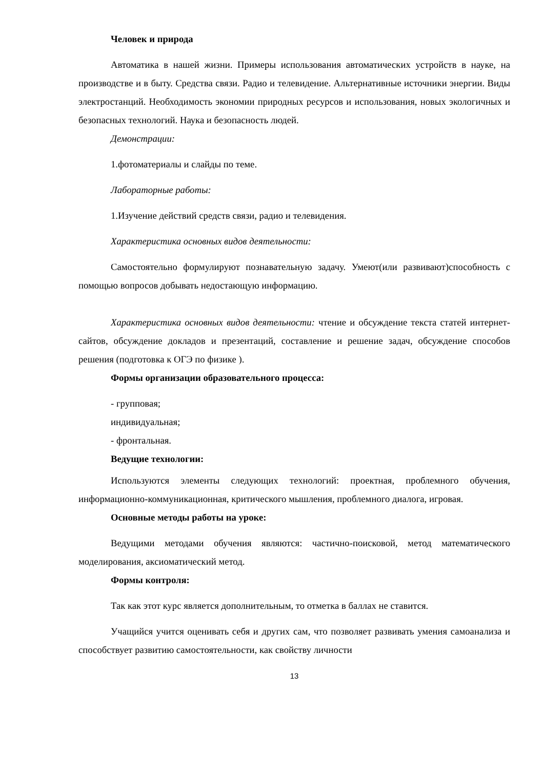Человек и природа
Автоматика в нашей жизни. Примеры использования автоматических устройств в науке, на производстве и в быту. Средства связи. Радио и телевидение. Альтернативные источники энергии. Виды электростанций. Необходимость экономии природных ресурсов и использования, новых экологичных и безопасных технологий. Наука и безопасность людей.
Демонстрации:
1.фотоматериалы и слайды по теме.
Лабораторные работы:
1.Изучение действий средств связи, радио и телевидения.
Характеристика основных видов деятельности:
Самостоятельно формулируют познавательную задачу. Умеют(или развивают)способность с помощью вопросов добывать недостающую информацию.
Характеристика основных видов деятельности: чтение и обсуждение текста статей интернет-сайтов, обсуждение докладов и презентаций, составление и решение задач, обсуждение способов решения (подготовка к ОГЭ по физике ).
Формы организации образовательного процесса:
- групповая;
индивидуальная;
- фронтальная.
Ведущие технологии:
Используются элементы следующих технологий: проектная, проблемного обучения, информационно-коммуникационная, критического мышления, проблемного диалога, игровая.
Основные методы работы на уроке:
Ведущими методами обучения являются: частично-поисковой, метод математического моделирования, аксиоматический метод.
Формы контроля:
Так как этот курс является дополнительным, то отметка в баллах не ставится.
Учащийся учится оценивать себя и других сам, что позволяет развивать умения самоанализа и способствует развитию самостоятельности, как свойству личности
13